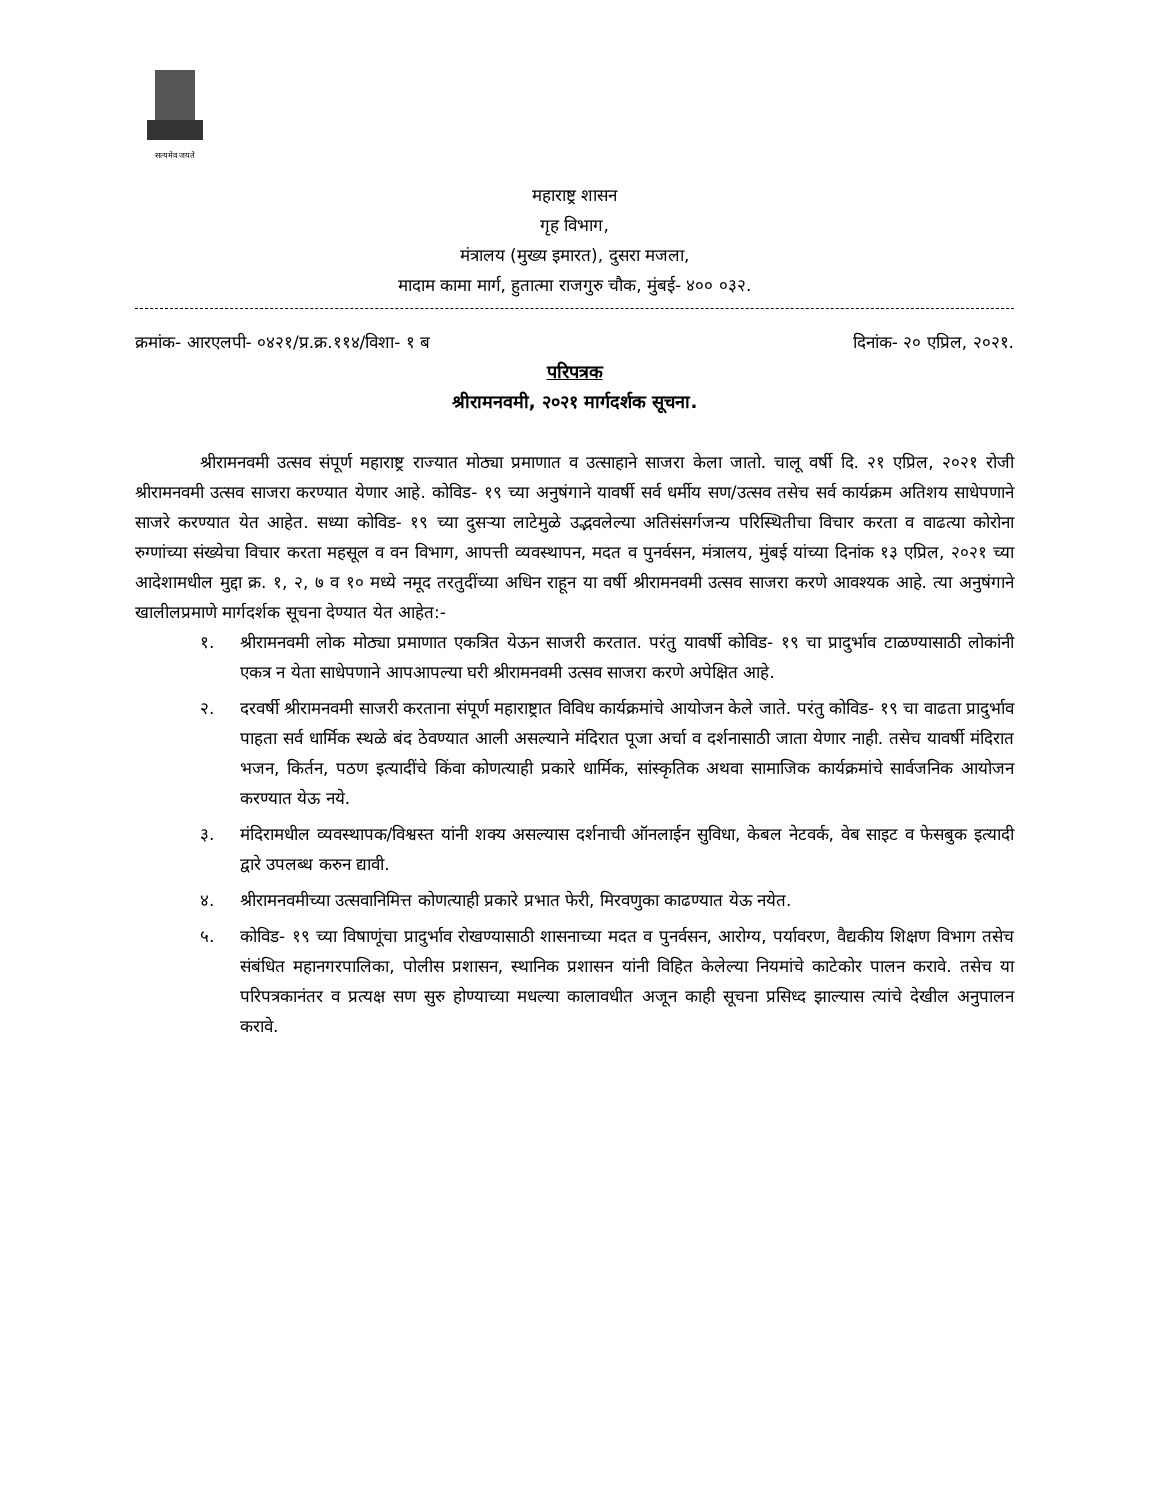सत्यमेव जयते
महाराष्ट्र शासन
गृह विभाग,
मंत्रालय (मुख्य इमारत), दुसरा मजला,
मादाम कामा मार्ग, हुतात्मा राजगुरु चौक, मुंबई- ४०० ०३२.
क्रमांक- आरएलपी- ०४२१/प्र.क्र.११४/विशा- १ ब दिनांक- २० एप्रिल, २०२१.
परिपत्रक
श्रीरामनवमी, २०२१ मार्गदर्शक सूचना.
श्रीरामनवमी उत्सव संपूर्ण महाराष्ट्र राज्यात मोठ्या प्रमाणात व उत्साहाने साजरा केला जातो. चालू वर्षी दि. २१ एप्रिल, २०२१ रोजी श्रीरामनवमी उत्सव साजरा करण्यात येणार आहे. कोविड- १९ च्या अनुषंगाने यावर्षी सर्व धर्मीय सण/उत्सव तसेच सर्व कार्यक्रम अतिशय साधेपणाने साजरे करण्यात येत आहेत. सध्या कोविड- १९ च्या दुसऱ्या लाटेमुळे उद्भवलेल्या अतिसंसर्गजन्य परिस्थितीचा विचार करता व वाढत्या कोरोना रुग्णांच्या संख्येचा विचार करता महसूल व वन विभाग, आपत्ती व्यवस्थापन, मदत व पुनर्वसन, मंत्रालय, मुंबई यांच्या दिनांक १३ एप्रिल, २०२१ च्या आदेशामधील मुद्दा क्र. १, २, ७ व १० मध्ये नमूद तरतुदींच्या अधिन राहून या वर्षी श्रीरामनवमी उत्सव साजरा करणे आवश्यक आहे. त्या अनुषंगाने खालीलप्रमाणे मार्गदर्शक सूचना देण्यात येत आहेत:-
१. श्रीरामनवमी लोक मोठ्या प्रमाणात एकत्रित येऊन साजरी करतात. परंतु यावर्षी कोविड- १९ चा प्रादुर्भाव टाळण्यासाठी लोकांनी एकत्र न येता साधेपणाने आपआपल्या घरी श्रीरामनवमी उत्सव साजरा करणे अपेक्षित आहे.
२. दरवर्षी श्रीरामनवमी साजरी करताना संपूर्ण महाराष्ट्रात विविध कार्यक्रमांचे आयोजन केले जाते. परंतु कोविड- १९ चा वाढता प्रादुर्भाव पाहता सर्व धार्मिक स्थळे बंद ठेवण्यात आली असल्याने मंदिरात पूजा अर्चा व दर्शनासाठी जाता येणार नाही. तसेच यावर्षी मंदिरात भजन, किर्तन, पठण इत्यादींचे किंवा कोणत्याही प्रकारे धार्मिक, सांस्कृतिक अथवा सामाजिक कार्यक्रमांचे सार्वजनिक आयोजन करण्यात येऊ नये.
३. मंदिरामधील व्यवस्थापक/विश्वस्त यांनी शक्य असल्यास दर्शनाची ऑनलाईन सुविधा, केबल नेटवर्क, वेब साइट व फेसबुक इत्यादी द्वारे उपलब्ध करुन द्यावी.
४. श्रीरामनवमीच्या उत्सवानिमित्त कोणत्याही प्रकारे प्रभात फेरी, मिरवणुका काढण्यात येऊ नयेत.
५. कोविड- १९ च्या विषाणूंचा प्रादुर्भाव रोखण्यासाठी शासनाच्या मदत व पुनर्वसन, आरोग्य, पर्यावरण, वैद्यकीय शिक्षण विभाग तसेच संबंधित महानगरपालिका, पोलीस प्रशासन, स्थानिक प्रशासन यांनी विहित केलेल्या नियमांचे काटेकोर पालन करावे. तसेच या परिपत्रकानंतर व प्रत्यक्ष सण सुरु होण्याच्या मधल्या कालावधीत अजून काही सूचना प्रसिध्द झाल्यास त्यांचे देखील अनुपालन करावे.